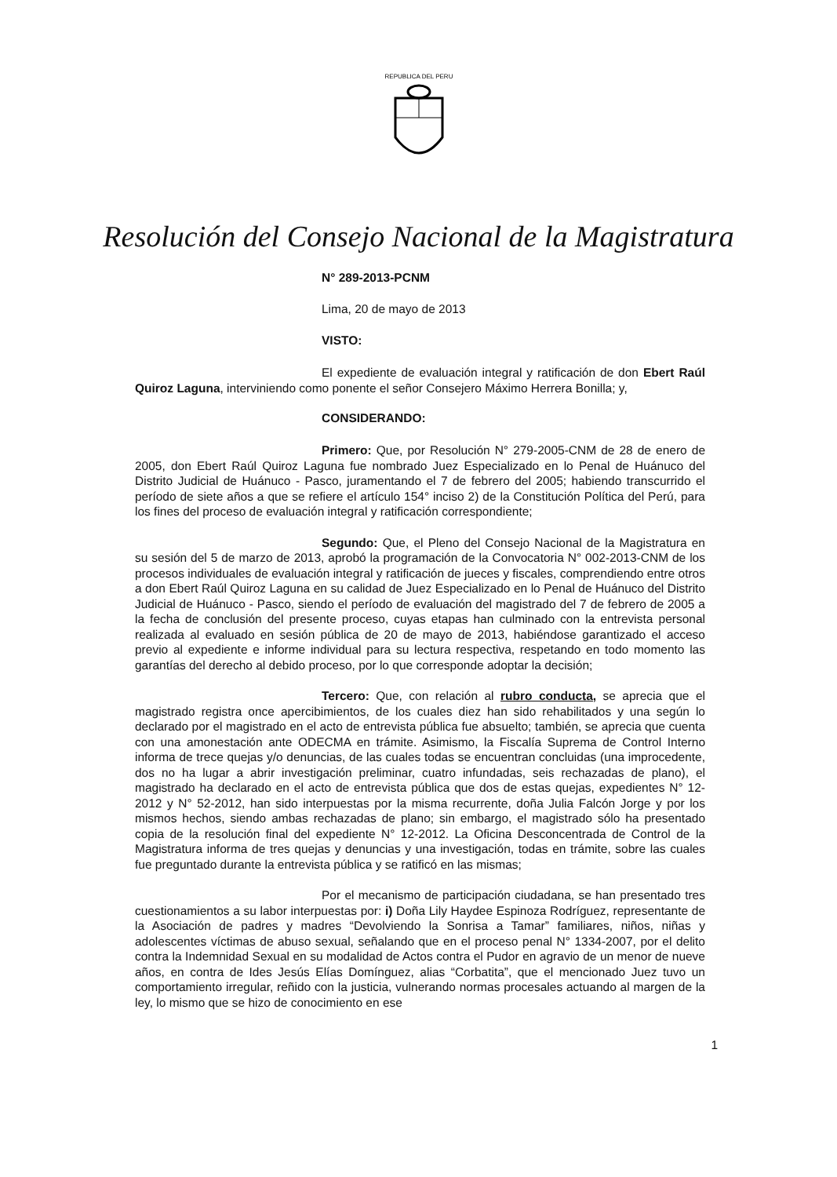REPUBLICA DEL PERU
Resolución del Consejo Nacional de la Magistratura
N° 289-2013-PCNM
Lima, 20 de mayo de 2013
VISTO:
El expediente de evaluación integral y ratificación de don Ebert Raúl Quiroz Laguna, interviniendo como ponente el señor Consejero Máximo Herrera Bonilla; y,
CONSIDERANDO:
Primero: Que, por Resolución N° 279-2005-CNM de 28 de enero de 2005, don Ebert Raúl Quiroz Laguna fue nombrado Juez Especializado en lo Penal de Huánuco del Distrito Judicial de Huánuco - Pasco, juramentando el 7 de febrero del 2005; habiendo transcurrido el período de siete años a que se refiere el artículo 154° inciso 2) de la Constitución Política del Perú, para los fines del proceso de evaluación integral y ratificación correspondiente;
Segundo: Que, el Pleno del Consejo Nacional de la Magistratura en su sesión del 5 de marzo de 2013, aprobó la programación de la Convocatoria N° 002-2013-CNM de los procesos individuales de evaluación integral y ratificación de jueces y fiscales, comprendiendo entre otros a don Ebert Raúl Quiroz Laguna en su calidad de Juez Especializado en lo Penal de Huánuco del Distrito Judicial de Huánuco - Pasco, siendo el período de evaluación del magistrado del 7 de febrero de 2005 a la fecha de conclusión del presente proceso, cuyas etapas han culminado con la entrevista personal realizada al evaluado en sesión pública de 20 de mayo de 2013, habiéndose garantizado el acceso previo al expediente e informe individual para su lectura respectiva, respetando en todo momento las garantías del derecho al debido proceso, por lo que corresponde adoptar la decisión;
Tercero: Que, con relación al rubro conducta, se aprecia que el magistrado registra once apercibimientos, de los cuales diez han sido rehabilitados y una según lo declarado por el magistrado en el acto de entrevista pública fue absuelto; también, se aprecia que cuenta con una amonestación ante ODECMA en trámite. Asimismo, la Fiscalía Suprema de Control Interno informa de trece quejas y/o denuncias, de las cuales todas se encuentran concluidas (una improcedente, dos no ha lugar a abrir investigación preliminar, cuatro infundadas, seis rechazadas de plano), el magistrado ha declarado en el acto de entrevista pública que dos de estas quejas, expedientes N° 12-2012 y N° 52-2012, han sido interpuestas por la misma recurrente, doña Julia Falcón Jorge y por los mismos hechos, siendo ambas rechazadas de plano; sin embargo, el magistrado sólo ha presentado copia de la resolución final del expediente N° 12-2012. La Oficina Desconcentrada de Control de la Magistratura informa de tres quejas y denuncias y una investigación, todas en trámite, sobre las cuales fue preguntado durante la entrevista pública y se ratificó en las mismas;
Por el mecanismo de participación ciudadana, se han presentado tres cuestionamientos a su labor interpuestas por: i) Doña Lily Haydee Espinoza Rodríguez, representante de la Asociación de padres y madres “Devolviendo la Sonrisa a Tamar” familiares, niños, niñas y adolescentes víctimas de abuso sexual, señalando que en el proceso penal N° 1334-2007, por el delito contra la Indemnidad Sexual en su modalidad de Actos contra el Pudor en agravio de un menor de nueve años, en contra de Ides Jesús Elías Domínguez, alias “Corbatita”, que el mencionado Juez tuvo un comportamiento irregular, reñido con la justicia, vulnerando normas procesales actuando al margen de la ley, lo mismo que se hizo de conocimiento en ese
1